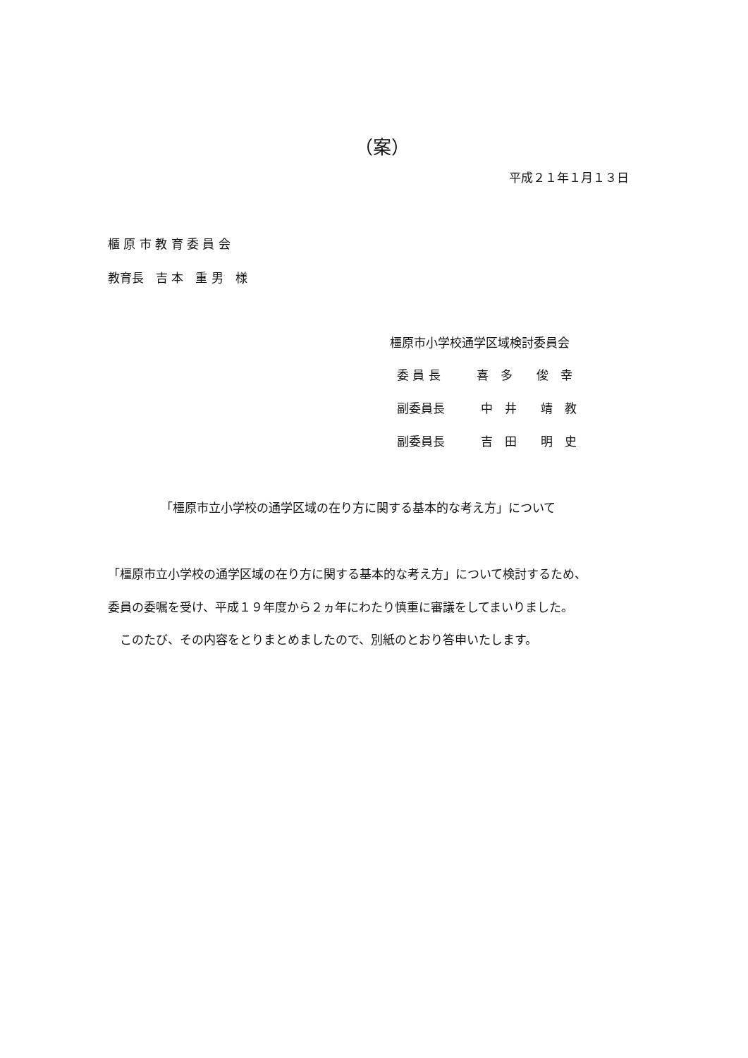（案）
平成２１年１月１３日
櫃 原 市 教 育 委 員 会
教育長　吉 本　重 男　様
橿原市小学校通学区域検討委員会
委 員 長　　　喜　多　　俊　幸
副委員長　　　中　井　　靖　教
副委員長　　　吉　田　　明　史
「橿原市立小学校の通学区域の在り方に関する基本的な考え方」について
「橿原市立小学校の通学区域の在り方に関する基本的な考え方」について検討するため、
委員の委嘱を受け、平成１９年度から２ヵ年にわたり慎重に審議をしてまいりました。
　このたび、その内容をとりまとめましたので、別紙のとおり答申いたします。